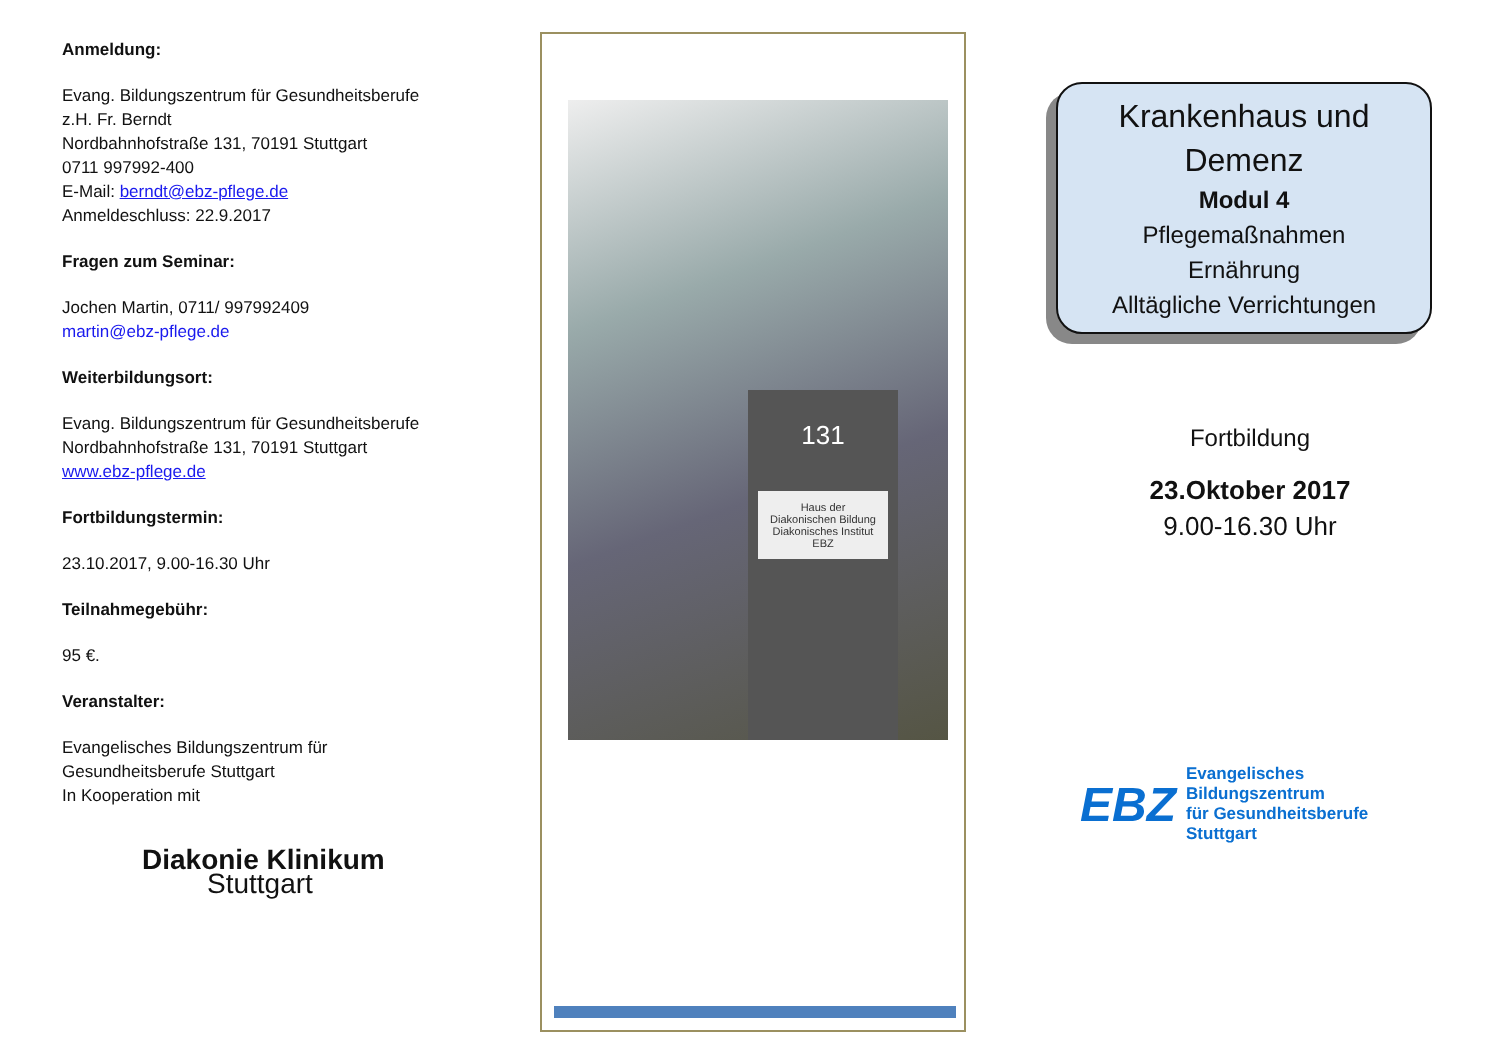Anmeldung:
Evang. Bildungszentrum für Gesundheitsberufe
z.H. Fr. Berndt
Nordbahnhofstraße 131, 70191 Stuttgart
0711 997992-400
E-Mail: berndt@ebz-pflege.de
Anmeldeschluss: 22.9.2017
Fragen zum Seminar:
Jochen Martin, 0711/ 997992409
martin@ebz-pflege.de
Weiterbildungsort:
Evang. Bildungszentrum für Gesundheitsberufe
Nordbahnhofstraße 131, 70191 Stuttgart
www.ebz-pflege.de
Fortbildungstermin:
23.10.2017, 9.00-16.30 Uhr
Teilnahmegebühr:
95 €.
Veranstalter:
Evangelisches Bildungszentrum für
Gesundheitsberufe Stuttgart
In Kooperation mit
Diakonie Klinikum
Stuttgart
131
Haus der Diakonischen Bildung
Diakonisches Institut
EBZ
Krankenhaus und
Demenz
Modul 4
Pflegemaßnahmen
Ernährung
Alltägliche Verrichtungen
Fortbildung
23.Oktober 2017
9.00-16.30 Uhr
EBZ Evangelisches
Bildungszentrum
für Gesundheitsberufe
Stuttgart